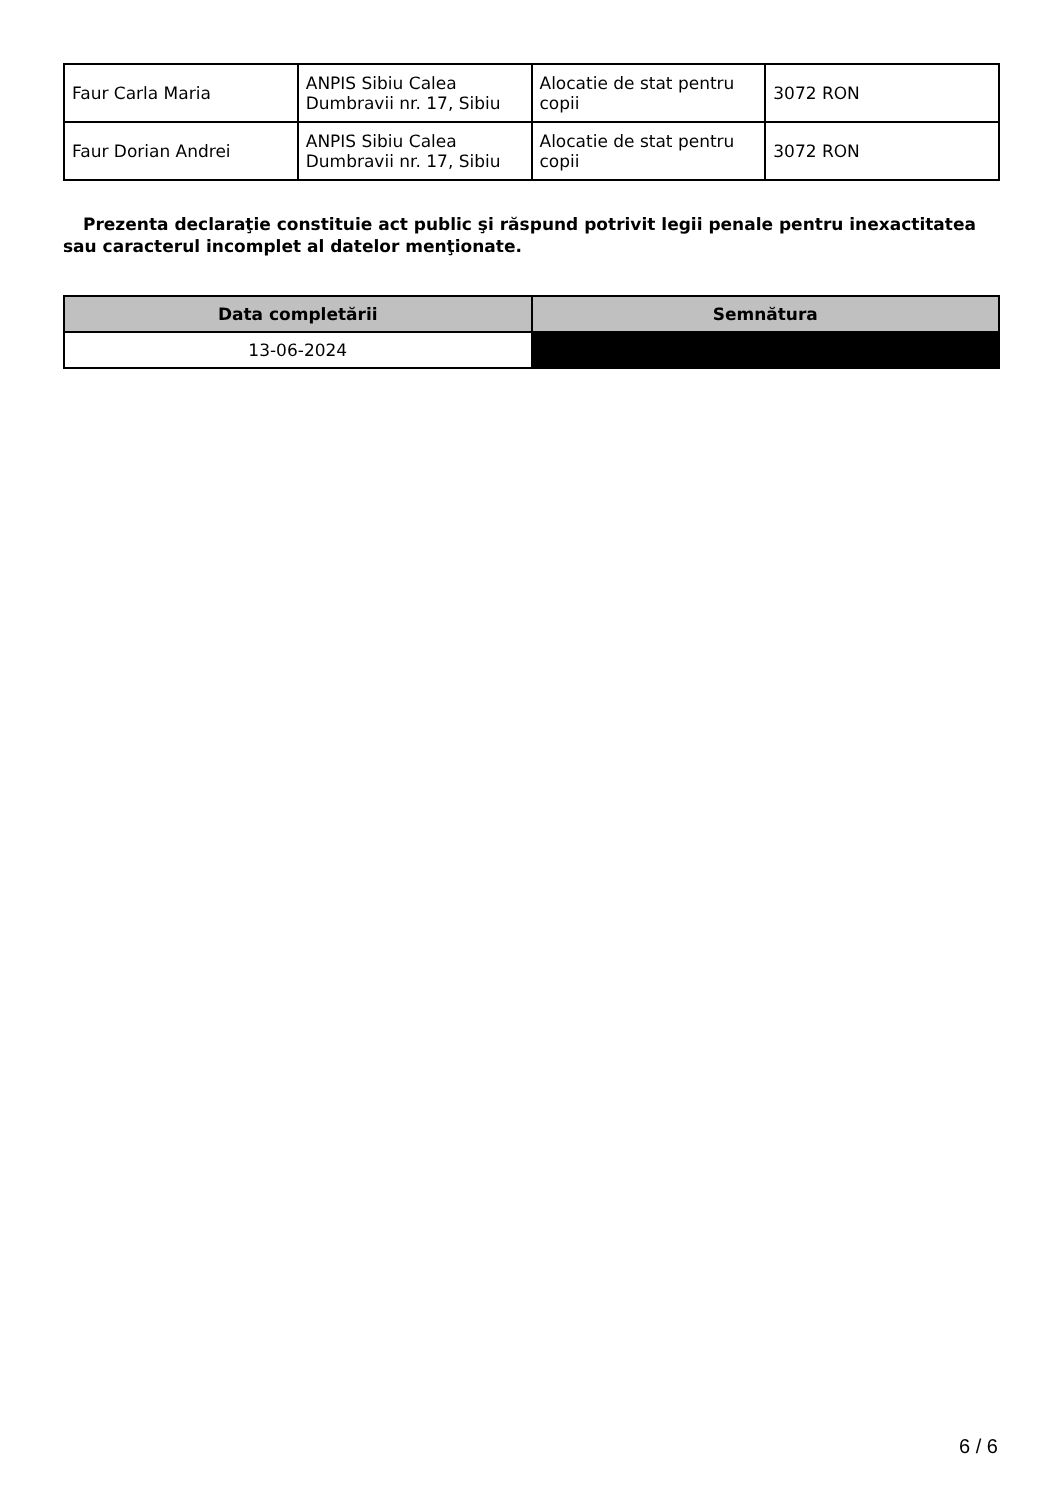| Faur Carla Maria | ANPIS Sibiu Calea Dumbravii nr. 17, Sibiu | Alocatie de stat pentru copii | 3072 RON |
| Faur Dorian Andrei | ANPIS Sibiu Calea Dumbravii nr. 17, Sibiu | Alocatie de stat pentru copii | 3072 RON |
Prezenta declaraţie constituie act public şi răspund potrivit legii penale pentru inexactitatea sau caracterul incomplet al datelor menţionate.
| Data completării | Semnătura |
| --- | --- |
| 13-06-2024 | |
6 / 6